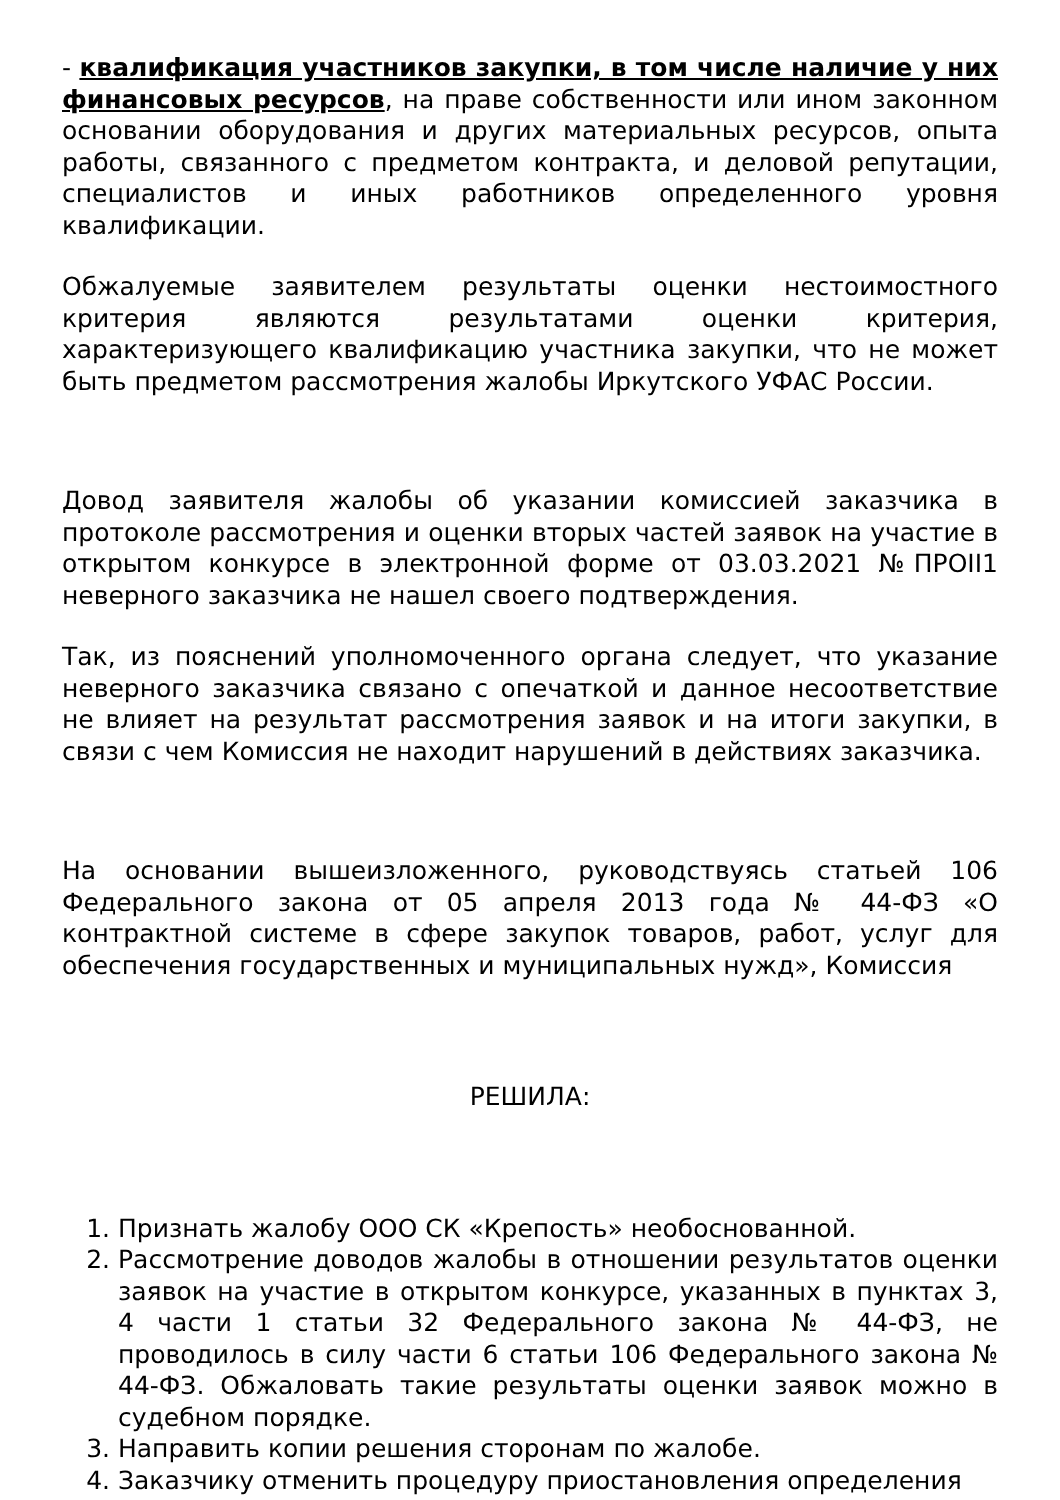- квалификация участников закупки, в том числе наличие у них финансовых ресурсов, на праве собственности или ином законном основании оборудования и других материальных ресурсов, опыта работы, связанного с предметом контракта, и деловой репутации, специалистов и иных работников определенного уровня квалификации.
Обжалуемые заявителем результаты оценки нестоимостного критерия являются результатами оценки критерия, характеризующего квалификацию участника закупки, что не может быть предметом рассмотрения жалобы Иркутского УФАС России.
Довод заявителя жалобы об указании комиссией заказчика в протоколе рассмотрения и оценки вторых частей заявок на участие в открытом конкурсе в электронной форме от 03.03.2021 №ПРОII1 неверного заказчика не нашел своего подтверждения.
Так, из пояснений уполномоченного органа следует, что указание неверного заказчика связано с опечаткой и данное несоответствие не влияет на результат рассмотрения заявок и на итоги закупки, в связи с чем Комиссия не находит нарушений в действиях заказчика.
На основании вышеизложенного, руководствуясь статьей 106 Федерального закона от 05 апреля 2013 года № 44-ФЗ «О контрактной системе в сфере закупок товаров, работ, услуг для обеспечения государственных и муниципальных нужд», Комиссия
РЕШИЛА:
1. Признать жалобу ООО СК «Крепость» необоснованной.
2. Рассмотрение доводов жалобы в отношении результатов оценки заявок на участие в открытом конкурсе, указанных в пунктах 3, 4 части 1 статьи 32 Федерального закона № 44-ФЗ, не проводилось в силу части 6 статьи 106 Федерального закона № 44-ФЗ. Обжаловать такие результаты оценки заявок можно в судебном порядке.
3. Направить копии решения сторонам по жалобе.
4. Заказчику отменить процедуру приостановления определения